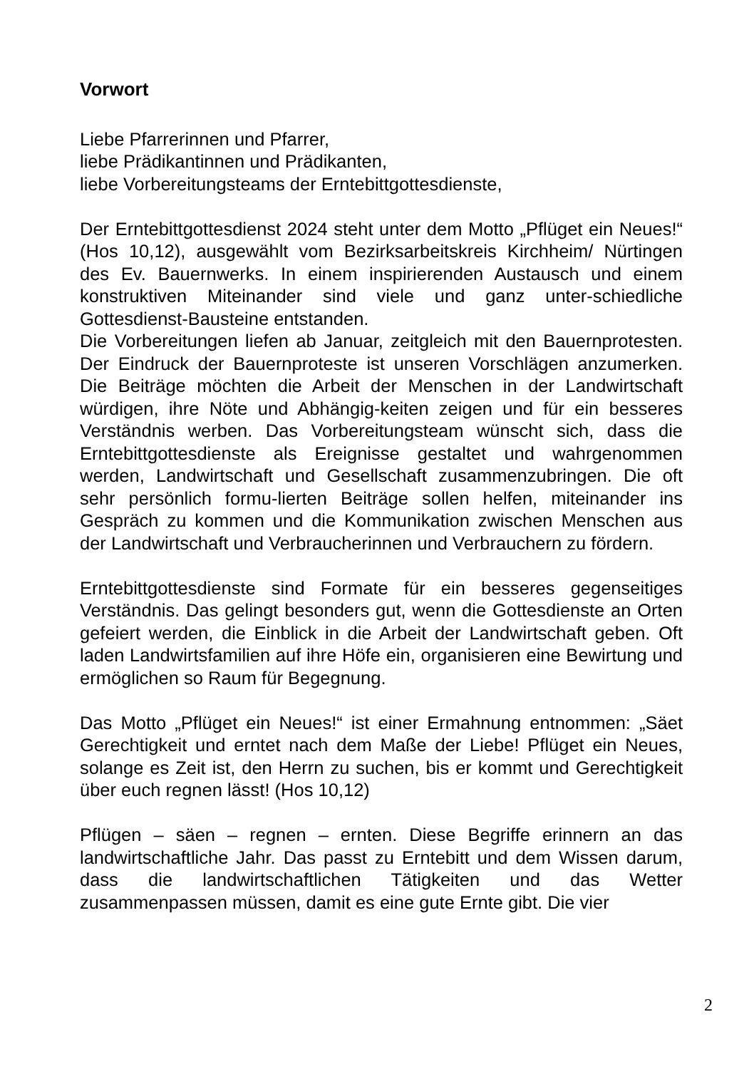Vorwort
Liebe Pfarrerinnen und Pfarrer,
liebe Prädikantinnen und Prädikanten,
liebe Vorbereitungsteams der Erntebittgottesdienste,
Der Erntebittgottesdienst 2024 steht unter dem Motto „Pflüget ein Neues!“ (Hos 10,12), ausgewählt vom Bezirksarbeitskreis Kirchheim/ Nürtingen des Ev. Bauernwerks. In einem inspirierenden Austausch und einem konstruktiven Miteinander sind viele und ganz unter-schiedliche Gottesdienst-Bausteine entstanden.
Die Vorbereitungen liefen ab Januar, zeitgleich mit den Bauernprotesten. Der Eindruck der Bauernproteste ist unseren Vorschlägen anzumerken. Die Beiträge möchten die Arbeit der Menschen in der Landwirtschaft würdigen, ihre Nöte und Abhängig-keiten zeigen und für ein besseres Verständnis werben. Das Vorbereitungsteam wünscht sich, dass die Erntebittgottesdienste als Ereignisse gestaltet und wahrgenommen werden, Landwirtschaft und Gesellschaft zusammenzubringen. Die oft sehr persönlich formu-lierten Beiträge sollen helfen, miteinander ins Gespräch zu kommen und die Kommunikation zwischen Menschen aus der Landwirtschaft und Verbraucherinnen und Verbrauchern zu fördern.
Erntebittgottesdienste sind Formate für ein besseres gegenseitiges Verständnis. Das gelingt besonders gut, wenn die Gottesdienste an Orten gefeiert werden, die Einblick in die Arbeit der Landwirtschaft geben. Oft laden Landwirtsfamilien auf ihre Höfe ein, organisieren eine Bewirtung und ermöglichen so Raum für Begegnung.
Das Motto „Pflüget ein Neues!“ ist einer Ermahnung entnommen: „Säet Gerechtigkeit und erntet nach dem Maße der Liebe! Pflüget ein Neues, solange es Zeit ist, den Herrn zu suchen, bis er kommt und Gerechtigkeit über euch regnen lässt! (Hos 10,12)
Pflügen – säen – regnen – ernten. Diese Begriffe erinnern an das landwirtschaftliche Jahr. Das passt zu Erntebitt und dem Wissen darum, dass die landwirtschaftlichen Tätigkeiten und das Wetter zusammenpassen müssen, damit es eine gute Ernte gibt. Die vier
2